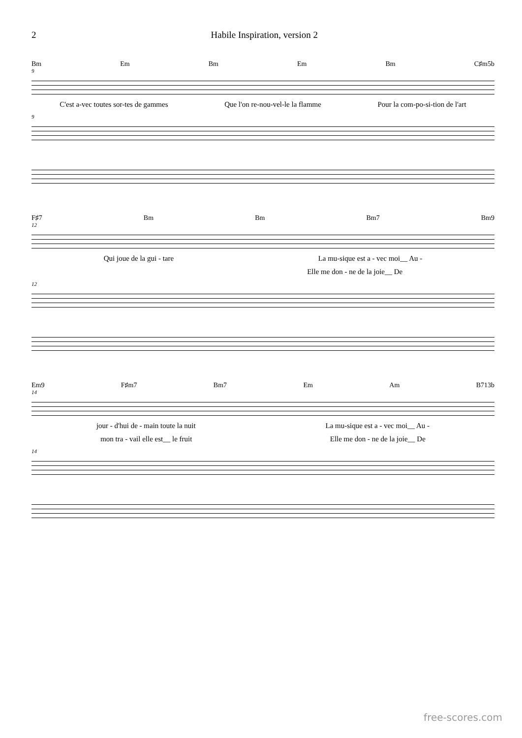2 Habile Inspiration, version 2
Bm Em Bm Em Bm C♯m5b
9
C'est a-vec toutes sor-tes de gammes Que l'on re-nou-vel-le la flamme Pour la com-po-si-tion de l'art
9
F♯7 Bm Bm Bm7 Bm9
12
Qui joue de la gui - tare La mu-sique est a - vec moi__ Au -
Elle me don - ne de la joie__ De
12
Em9 F♯m7 Bm7 Em Am B713b
14
jour - d'hui de - main toute la nuit La mu-sique est a - vec moi__ Au -
mon tra - vail elle est__ le fruit Elle me don - ne de la joie__ De
14
free-scores.com